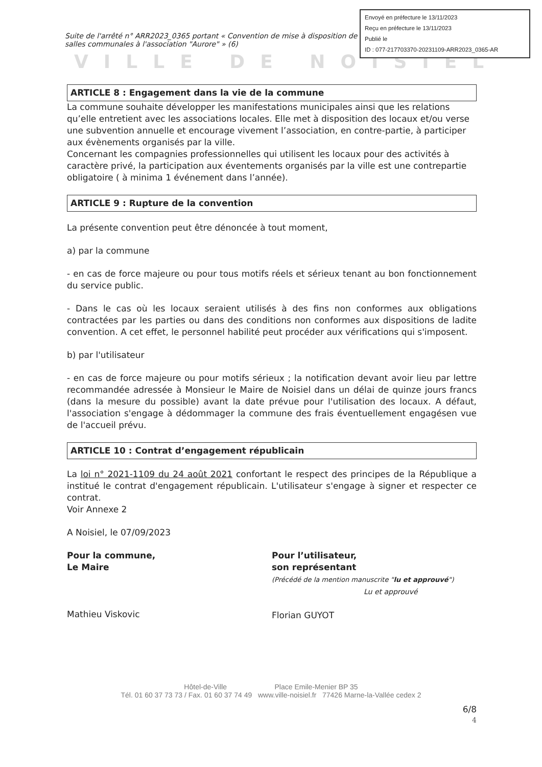Envoyé en préfecture le 13/11/2023
Reçu en préfecture le 13/11/2023
Publié le
ID : 077-217703370-20231109-ARR2023_0365-AR
Suite de l'arrêté n° ARR2023_0365 portant « Convention de mise à disposition de salles communales à l'association "Aurore" » (6)
VILLE DE NOISIEL
ARTICLE 8 : Engagement dans la vie de la commune
La commune souhaite développer les manifestations municipales ainsi que les relations qu’elle entretient avec les associations locales. Elle met à disposition des locaux et/ou verse une subvention annuelle et encourage vivement l’association, en contre-partie, à participer aux évènements organisés par la ville.
Concernant les compagnies professionnelles qui utilisent les locaux pour des activités à caractère privé, la participation aux éventements organisés par la ville est une contrepartie obligatoire ( à minima 1 événement dans l’année).
ARTICLE 9 : Rupture de la convention
La présente convention peut être dénoncée à tout moment,
a) par la commune
- en cas de force majeure ou pour tous motifs réels et sérieux tenant au bon fonctionnement du service public.
- Dans le cas où les locaux seraient utilisés à des fins non conformes aux obligations contractées par les parties ou dans des conditions non conformes aux dispositions de ladite convention. A cet effet, le personnel habilité peut procéder aux vérifications qui s'imposent.
b) par l'utilisateur
- en cas de force majeure ou pour motifs sérieux ; la notification devant avoir lieu par lettre recommandée adressée à Monsieur le Maire de Noisiel dans un délai de quinze jours francs (dans la mesure du possible) avant la date prévue pour l'utilisation des locaux. A défaut, l'association s'engage à dédommager la commune des frais éventuellement engagésen vue de l'accueil prévu.
ARTICLE 10 : Contrat d’engagement républicain
La loi n° 2021-1109 du 24 août 2021 confortant le respect des principes de la République a institué le contrat d'engagement républicain. L'utilisateur s'engage à signer et respecter ce contrat.
Voir Annexe 2
A Noisiel, le 07/09/2023
Pour la commune,
Le Maire
Mathieu Viskovic
Pour l’utilisateur,
son représentant
(Précédé de la mention manuscrite "lu et approuvé")
Lu et approuvé
Florian GUYOT
Hôtel-de-Ville Place Emile-Menier BP 35
Tél. 01 60 37 73 73 / Fax. 01 60 37 74 49 www.ville-noisiel.fr 77426 Marne-la-Vallée cedex 2
6/8
4